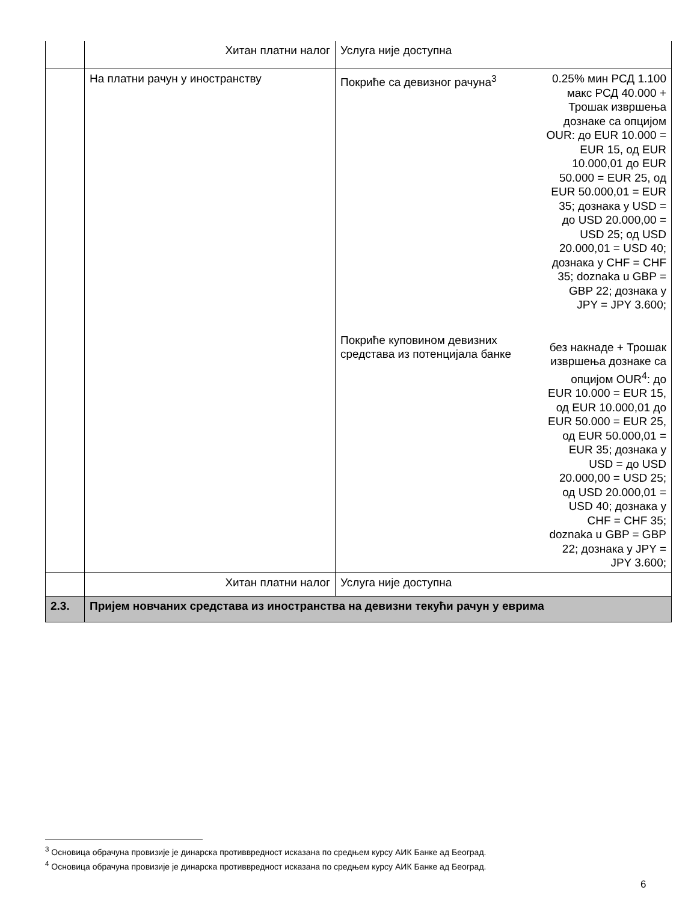| | Хитан платни налог | Услуга није доступна |
| | На платни рачун у иностранству | Покриће са девизног рачуна<sup>3</sup> 0.25% мин РСД 1.100 макс РСД 40.000 + Трошак извршења дознаке са опцијом OUR: до EUR 10.000 = EUR 15, од EUR 10.000,01 до EUR 50.000 = EUR 25, од EUR 50.000,01 = EUR 35; дознака у USD = до USD 20.000,00 = USD 25; од USD 20.000,01 = USD 40; дознака у CHF = CHF 35; doznaka u GBP = GBP 22; дознака у JPY = JPY 3.600; Покриће куповином девизних средстава из потенцијала банке без накнаде + Трошак извршења дознаке са опцијом OUR<sup>4</sup>: до EUR 10.000 = EUR 15, од EUR 10.000,01 до EUR 50.000 = EUR 25, од EUR 50.000,01 = EUR 35; дознака у USD = до USD 20.000,00 = USD 25; од USD 20.000,01 = USD 40; дознака у CHF = CHF 35; doznaka u GBP = GBP 22; дознака у JPY = JPY 3.600; |
| | Хитан платни налог | Услуга није доступна |
| 2.3. | Пријем новчаних средстава из иностранства на девизни текући рачун у еврима | |
<sup>3</sup> Основица обрачуна провизије је динарска противвредност исказана по средњем курсу АИК Банке ад Београд.
<sup>4</sup> Основица обрачуна провизије је динарска противвредност исказана по средњем курсу АИК Банке ад Београд.
6